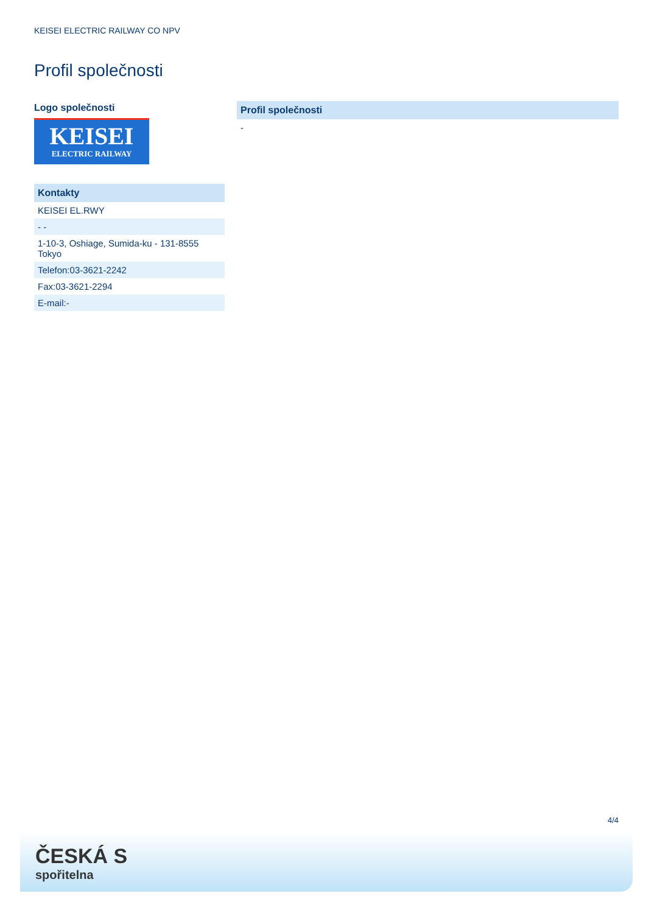KEISEI ELECTRIC RAILWAY CO NPV
Profil společnosti
Logo společnosti
KEISEI
ELECTRIC RAILWAY
| Kontakty |
| --- |
| KEISEI EL.RWY |
| - - |
| 1-10-3, Oshiage, Sumida-ku - 131-8555 Tokyo |
| Telefon:03-3621-2242 |
| Fax:03-3621-2294 |
| E-mail:- |
| Profil společnosti |
| --- |
| - |
4/4
ČESKÁ S
spořitelna